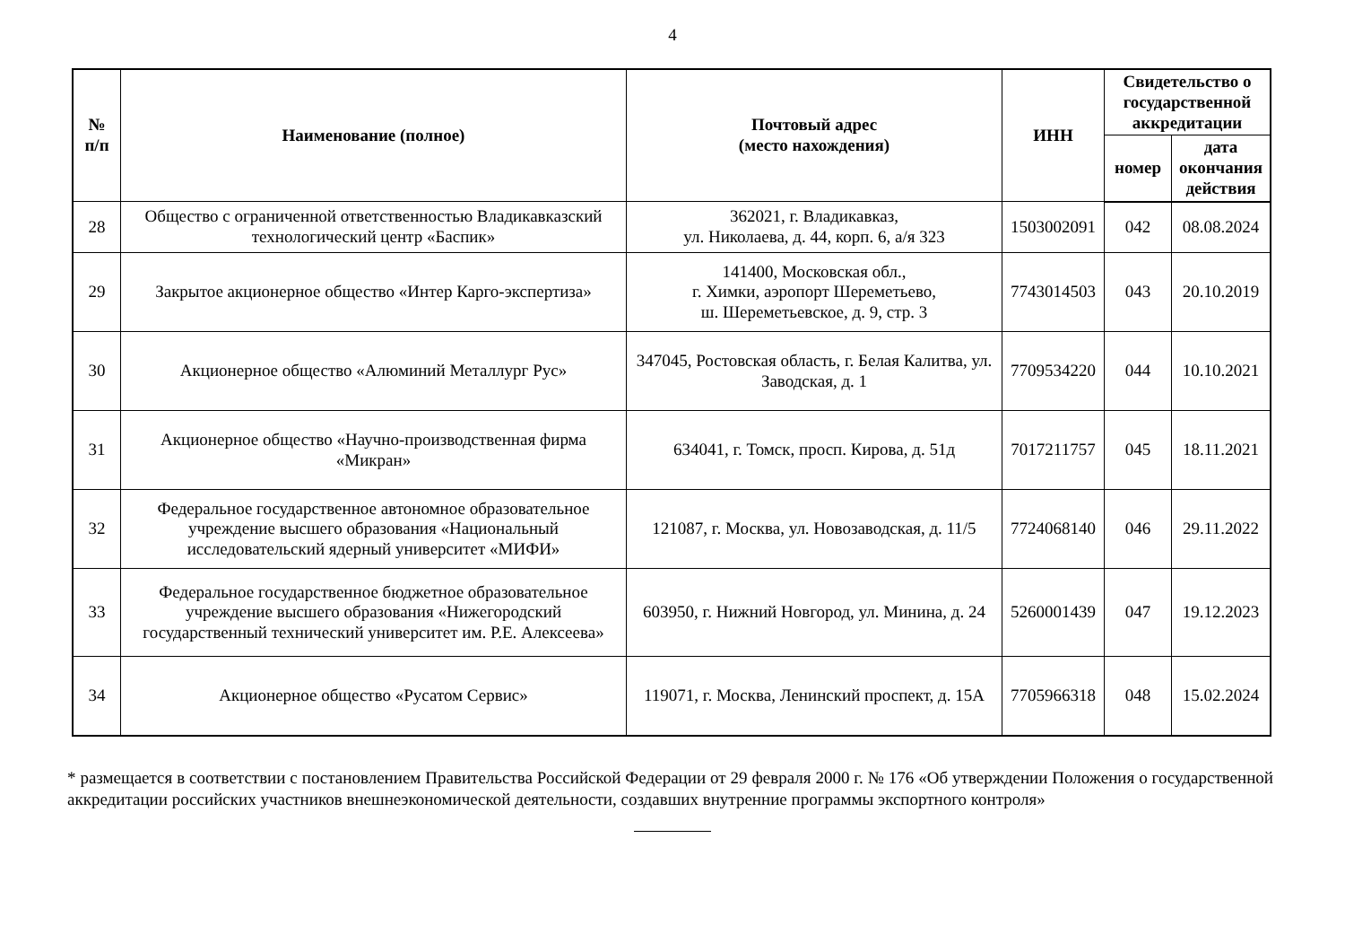4
| № п/п | Наименование (полное) | Почтовый адрес (место нахождения) | ИНН | Свидетельство о государственной аккредитации | |
| --- | --- | --- | --- | --- | --- |
| | | | | номер | дата окончания действия |
| 28 | Общество с ограниченной ответственностью Владикавказский технологический центр «Баспик» | 362021, г. Владикавказ, ул. Николаева, д. 44, корп. 6, а/я 323 | 1503002091 | 042 | 08.08.2024 |
| 29 | Закрытое акционерное общество «Интер Карго-экспертиза» | 141400, Московская обл., г. Химки, аэропорт Шереметьево, ш. Шереметьевское, д. 9, стр. 3 | 7743014503 | 043 | 20.10.2019 |
| 30 | Акционерное общество «Алюминий Металлург Рус» | 347045, Ростовская область, г. Белая Калитва, ул. Заводская, д. 1 | 7709534220 | 044 | 10.10.2021 |
| 31 | Акционерное общество «Научно-производственная фирма «Микран» | 634041, г. Томск, просп. Кирова, д. 51д | 7017211757 | 045 | 18.11.2021 |
| 32 | Федеральное государственное автономное образовательное учреждение высшего образования «Национальный исследовательский ядерный университет «МИФИ» | 121087, г. Москва, ул. Новозаводская, д. 11/5 | 7724068140 | 046 | 29.11.2022 |
| 33 | Федеральное государственное бюджетное образовательное учреждение высшего образования «Нижегородский государственный технический университет им. Р.Е. Алексеева» | 603950, г. Нижний Новгород, ул. Минина, д. 24 | 5260001439 | 047 | 19.12.2023 |
| 34 | Акционерное общество «Русатом Сервис» | 119071, г. Москва, Ленинский проспект, д. 15А | 7705966318 | 048 | 15.02.2024 |
* размещается в соответствии с постановлением Правительства Российской Федерации от 29 февраля 2000 г. № 176 «Об утверждении Положения о государственной аккредитации российских участников внешнеэкономической деятельности, создавших внутренние программы экспортного контроля»